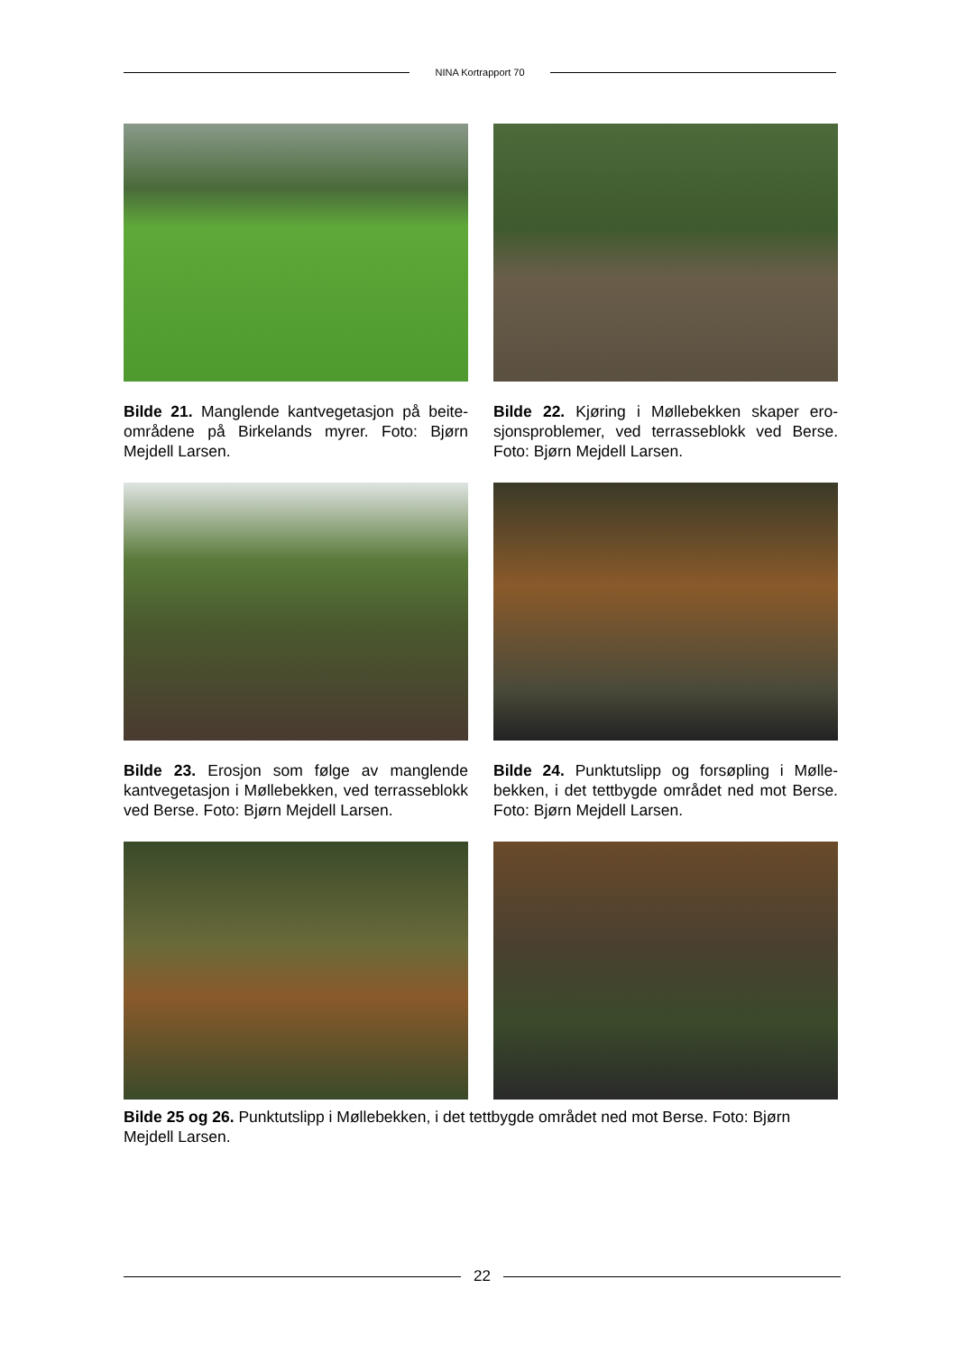NINA Kortrapport 70
Bilde 21. Manglende kantvegetasjon på beite­områdene på Birkelands myrer. Foto: Bjørn Mejdell Larsen.
Bilde 22. Kjøring i Møllebekken skaper ero­sjonsproblemer, ved terrasseblokk ved Berse. Foto: Bjørn Mejdell Larsen.
Bilde 23. Erosjon som følge av manglende kantvegetasjon i Møllebekken, ved terrasse­blokk ved Berse. Foto: Bjørn Mejdell Larsen.
Bilde 24. Punktutslipp og forsøpling i Mølle­bekken, i det tettbygde området ned mot Berse. Foto: Bjørn Mejdell Larsen.
Bilde 25 og 26. Punktutslipp i Møllebekken, i det tettbygde området ned mot Berse. Foto: Bjørn Mejdell Larsen.
22